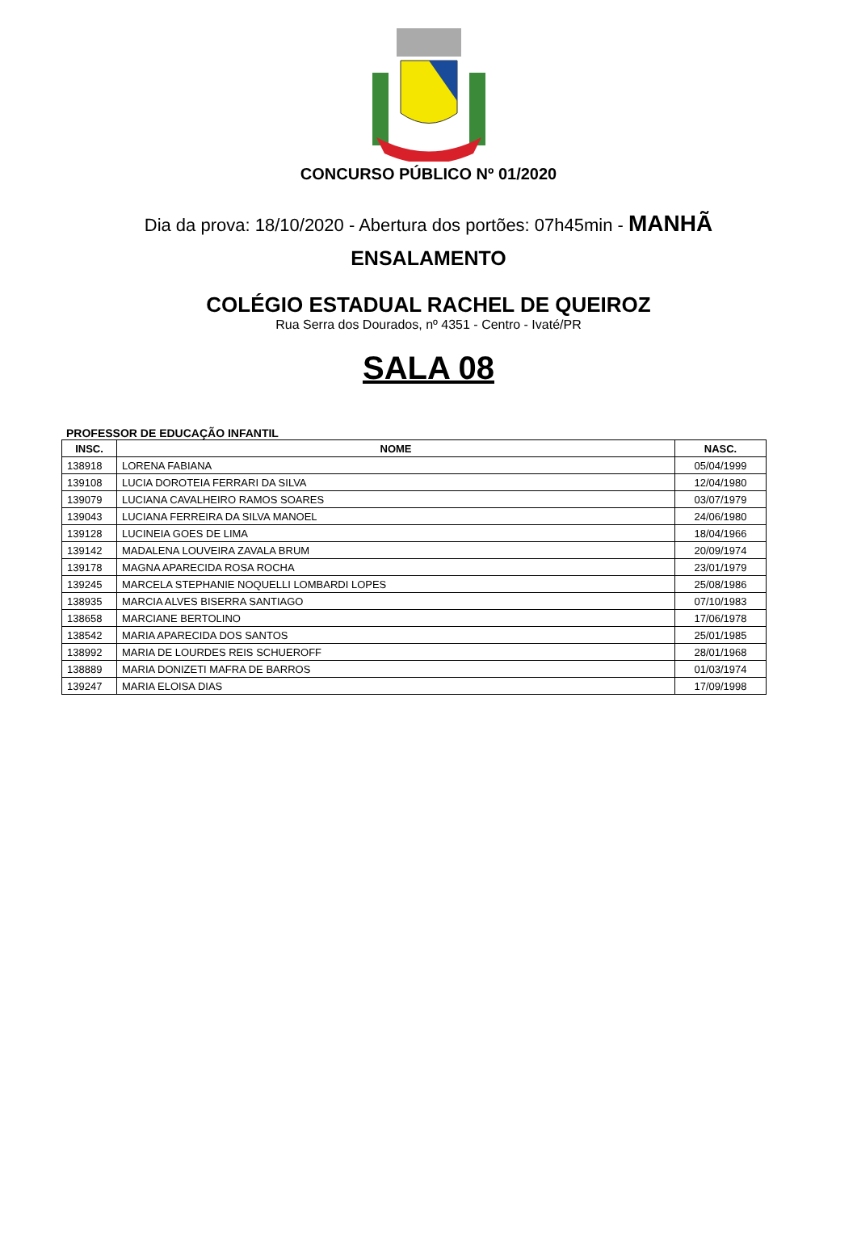CONCURSO PÚBLICO Nº 01/2020
Dia da prova: 18/10/2020 - Abertura dos portões: 07h45min - MANHÃ
ENSALAMENTO
COLÉGIO ESTADUAL RACHEL DE QUEIROZ
Rua Serra dos Dourados, nº 4351 - Centro - Ivaté/PR
SALA 08
PROFESSOR DE EDUCAÇÃO INFANTIL
| INSC. | NOME | NASC. |
| --- | --- | --- |
| 138918 | LORENA FABIANA | 05/04/1999 |
| 139108 | LUCIA DOROTEIA FERRARI DA SILVA | 12/04/1980 |
| 139079 | LUCIANA CAVALHEIRO RAMOS SOARES | 03/07/1979 |
| 139043 | LUCIANA FERREIRA DA SILVA MANOEL | 24/06/1980 |
| 139128 | LUCINEIA GOES DE LIMA | 18/04/1966 |
| 139142 | MADALENA LOUVEIRA ZAVALA BRUM | 20/09/1974 |
| 139178 | MAGNA APARECIDA ROSA ROCHA | 23/01/1979 |
| 139245 | MARCELA STEPHANIE NOQUELLI LOMBARDI LOPES | 25/08/1986 |
| 138935 | MARCIA ALVES BISERRA SANTIAGO | 07/10/1983 |
| 138658 | MARCIANE BERTOLINO | 17/06/1978 |
| 138542 | MARIA APARECIDA DOS SANTOS | 25/01/1985 |
| 138992 | MARIA DE LOURDES REIS SCHUEROFF | 28/01/1968 |
| 138889 | MARIA DONIZETI MAFRA DE BARROS | 01/03/1974 |
| 139247 | MARIA ELOISA DIAS | 17/09/1998 |